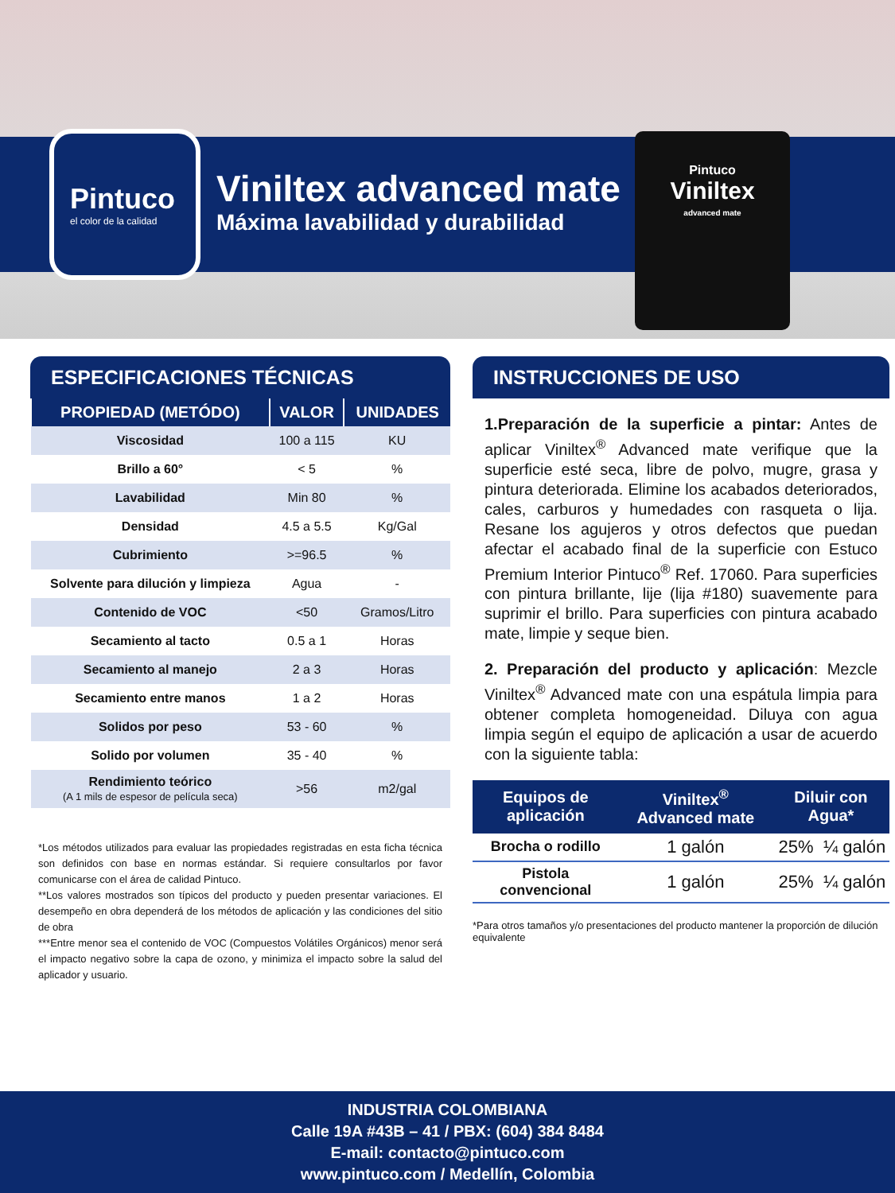Pintuco
el color de la calidad
Viniltex advanced mate
Máxima lavabilidad y durabilidad
Pintuco
Viniltex
advanced mate
ESPECIFICACIONES TÉCNICAS
| PROPIEDAD (METÓDO) | VALOR | UNIDADES |
| --- | --- | --- |
| Viscosidad | 100 a 115 | KU |
| Brillo a 60° | < 5 | % |
| Lavabilidad | Min 80 | % |
| Densidad | 4.5 a 5.5 | Kg/Gal |
| Cubrimiento | >=96.5 | % |
| Solvente para dilución y limpieza | Agua | - |
| Contenido de VOC | <50 | Gramos/Litro |
| Secamiento al tacto | 0.5 a 1 | Horas |
| Secamiento al manejo | 2 a 3 | Horas |
| Secamiento entre manos | 1 a 2 | Horas |
| Solidos por peso | 53 - 60 | % |
| Solido por volumen | 35 - 40 | % |
| Rendimiento teórico (A 1 mils de espesor de película seca) | >56 | m2/gal |
*Los métodos utilizados para evaluar las propiedades registradas en esta ficha técnica son definidos con base en normas estándar. Si requiere consultarlos por favor comunicarse con el área de calidad Pintuco.
**Los valores mostrados son típicos del producto y pueden presentar variaciones. El desempeño en obra dependerá de los métodos de aplicación y las condiciones del sitio de obra
***Entre menor sea el contenido de VOC (Compuestos Volátiles Orgánicos) menor será el impacto negativo sobre la capa de ozono, y minimiza el impacto sobre la salud del aplicador y usuario.
INSTRUCCIONES DE USO
1.Preparación de la superficie a pintar: Antes de aplicar Viniltex<sup>®</sup> Advanced mate verifique que la superficie esté seca, libre de polvo, mugre, grasa y pintura deteriorada. Elimine los acabados deteriorados, cales, carburos y humedades con rasqueta o lija. Resane los agujeros y otros defectos que puedan afectar el acabado final de la superficie con Estuco Premium Interior Pintuco<sup>®</sup> Ref. 17060. Para superficies con pintura brillante, lije (lija #180) suavemente para suprimir el brillo. Para superficies con pintura acabado mate, limpie y seque bien.
2. Preparación del producto y aplicación: Mezcle Viniltex<sup>®</sup> Advanced mate con una espátula limpia para obtener completa homogeneidad. Diluya con agua limpia según el equipo de aplicación a usar de acuerdo con la siguiente tabla:
| Equipos de aplicación | Viniltex<sup>®</sup> Advanced mate | Diluir con Agua* | |
| --- | --- | --- | --- |
| Brocha o rodillo | 1 galón | 25% | ¼ galón |
| Pistola convencional | 1 galón | 25% | ¼ galón |
*Para otros tamaños y/o presentaciones del producto mantener la proporción de dilución equivalente
INDUSTRIA COLOMBIANA
Calle 19A #43B – 41 / PBX: (604) 384 8484
E-mail: contacto@pintuco.com
www.pintuco.com / Medellín, Colombia